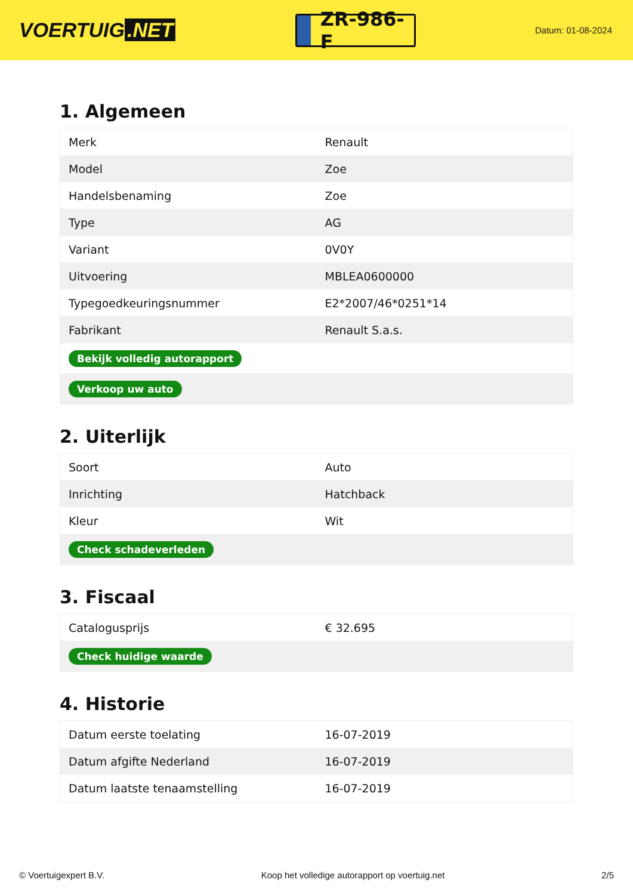VOERTUIG.NET
ZR-986-F
Datum: 01-08-2024
1. Algemeen
| Merk | Renault |
| Model | Zoe |
| Handelsbenaming | Zoe |
| Type | AG |
| Variant | 0V0Y |
| Uitvoering | MBLEA0600000 |
| Typegoedkeuringsnummer | E2*2007/46*0251*14 |
| Fabrikant | Renault S.a.s. |
| Bekijk volledig autorapport | |
| Verkoop uw auto | |
2. Uiterlijk
| Soort | Auto |
| Inrichting | Hatchback |
| Kleur | Wit |
| Check schadeverleden | |
3. Fiscaal
| Catalogusprijs | € 32.695 |
| Check huidige waarde | |
4. Historie
| Datum eerste toelating | 16-07-2019 |
| Datum afgifte Nederland | 16-07-2019 |
| Datum laatste tenaamstelling | 16-07-2019 |
© Voertuigexpert B.V. Koop het volledige autorapport op voertuig.net 2/5